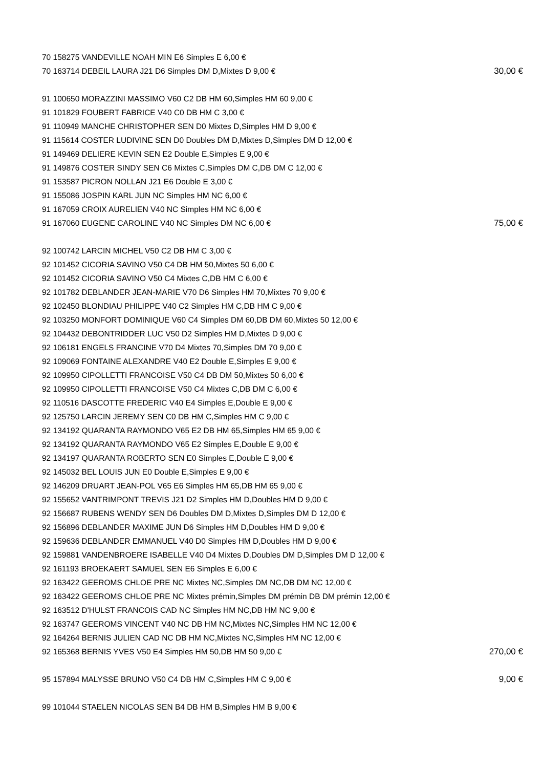| 70 158275 VANDEVILLE NOAH MIN E6 Simples E 6,00 € | |
| 70 163714 DEBEIL LAURA J21 D6 Simples DM D,Mixtes D 9,00 € | 30,00 € |
| 91 100650 MORAZZINI MASSIMO V60 C2 DB HM 60,Simples HM 60 9,00 € | |
| 91 101829 FOUBERT FABRICE V40 C0 DB HM C 3,00 € | |
| 91 110949 MANCHE CHRISTOPHER SEN D0 Mixtes D,Simples HM D 9,00 € | |
| 91 115614 COSTER LUDIVINE SEN D0 Doubles DM D,Mixtes D,Simples DM D 12,00 € | |
| 91 149469 DELIERE KEVIN SEN E2 Double E,Simples E 9,00 € | |
| 91 149876 COSTER SINDY SEN C6 Mixtes C,Simples DM C,DB DM C 12,00 € | |
| 91 153587 PICRON NOLLAN J21 E6 Double E 3,00 € | |
| 91 155086 JOSPIN KARL JUN NC Simples HM NC 6,00 € | |
| 91 167059 CROIX AURELIEN V40 NC Simples HM NC 6,00 € | |
| 91 167060 EUGENE CAROLINE V40 NC Simples DM NC 6,00 € | 75,00 € |
| 92 100742 LARCIN MICHEL V50 C2 DB HM C 3,00 € | |
| 92 101452 CICORIA SAVINO V50 C4 DB HM 50,Mixtes 50 6,00 € | |
| 92 101452 CICORIA SAVINO V50 C4 Mixtes C,DB HM C 6,00 € | |
| 92 101782 DEBLANDER JEAN-MARIE V70 D6 Simples HM 70,Mixtes 70 9,00 € | |
| 92 102450 BLONDIAU PHILIPPE V40 C2 Simples HM C,DB HM C 9,00 € | |
| 92 103250 MONFORT DOMINIQUE V60 C4 Simples DM 60,DB DM 60,Mixtes 50 12,00 € | |
| 92 104432 DEBONTRIDDER LUC V50 D2 Simples HM D,Mixtes D 9,00 € | |
| 92 106181 ENGELS FRANCINE V70 D4 Mixtes 70,Simples DM 70 9,00 € | |
| 92 109069 FONTAINE ALEXANDRE V40 E2 Double E,Simples E 9,00 € | |
| 92 109950 CIPOLLETTI FRANCOISE V50 C4 DB DM 50,Mixtes 50 6,00 € | |
| 92 109950 CIPOLLETTI FRANCOISE V50 C4 Mixtes C,DB DM C 6,00 € | |
| 92 110516 DASCOTTE FREDERIC V40 E4 Simples E,Double E 9,00 € | |
| 92 125750 LARCIN JEREMY SEN C0 DB HM C,Simples HM C 9,00 € | |
| 92 134192 QUARANTA RAYMONDO V65 E2 DB HM 65,Simples HM 65 9,00 € | |
| 92 134192 QUARANTA RAYMONDO V65 E2 Simples E,Double E 9,00 € | |
| 92 134197 QUARANTA ROBERTO SEN E0 Simples E,Double E 9,00 € | |
| 92 145032 BEL LOUIS JUN E0 Double E,Simples E 9,00 € | |
| 92 146209 DRUART JEAN-POL V65 E6 Simples HM 65,DB HM 65 9,00 € | |
| 92 155652 VANTRIMPONT TREVIS J21 D2 Simples HM D,Doubles HM D 9,00 € | |
| 92 156687 RUBENS WENDY SEN D6 Doubles DM D,Mixtes D,Simples DM D 12,00 € | |
| 92 156896 DEBLANDER MAXIME JUN D6 Simples HM D,Doubles HM D 9,00 € | |
| 92 159636 DEBLANDER EMMANUEL V40 D0 Simples HM D,Doubles HM D 9,00 € | |
| 92 159881 VANDENBROERE ISABELLE V40 D4 Mixtes D,Doubles DM D,Simples DM D 12,00 € | |
| 92 161193 BROEKAERT SAMUEL SEN E6 Simples E 6,00 € | |
| 92 163422 GEEROMS CHLOE PRE NC Mixtes NC,Simples DM NC,DB DM NC 12,00 € | |
| 92 163422 GEEROMS CHLOE PRE NC Mixtes prémin,Simples DM prémin DB DM prémin 12,00 € | |
| 92 163512 D'HULST FRANCOIS CAD NC Simples HM NC,DB HM NC 9,00 € | |
| 92 163747 GEEROMS VINCENT V40 NC DB HM NC,Mixtes NC,Simples HM NC 12,00 € | |
| 92 164264 BERNIS JULIEN CAD NC DB HM NC,Mixtes NC,Simples HM NC 12,00 € | |
| 92 165368 BERNIS YVES V50 E4 Simples HM 50,DB HM 50 9,00 € | 270,00 € |
| 95 157894 MALYSSE BRUNO V50 C4 DB HM C,Simples HM C 9,00 € | 9,00 € |
| 99 101044 STAELEN NICOLAS SEN B4 DB HM B,Simples HM B 9,00 € | |